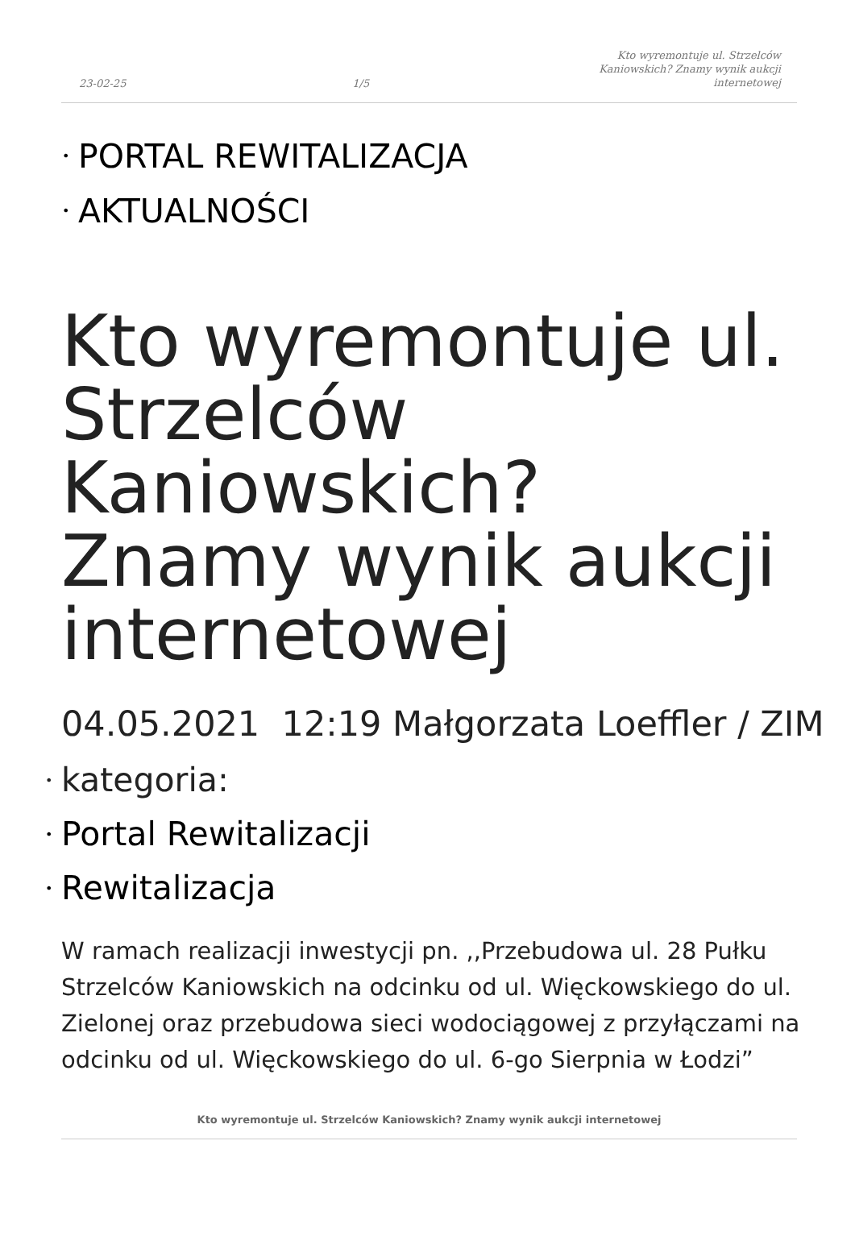23-02-25
1/5
Kto wyremontuje ul. Strzelców Kaniowskich? Znamy wynik aukcji internetowej
• PORTAL REWITALIZACJA
• AKTUALNOŚCI
Kto wyremontuje ul. Strzelców Kaniowskich? Znamy wynik aukcji internetowej
04.05.2021 12:19 Małgorzata Loeffler / ZIM
• kategoria:
• Portal Rewitalizacji
• Rewitalizacja
W ramach realizacji inwestycji pn. ,,Przebudowa ul. 28 Pułku Strzelców Kaniowskich na odcinku od ul. Więckowskiego do ul. Zielonej oraz przebudowa sieci wodociągowej z przyłączami na odcinku od ul. Więckowskiego do ul. 6-go Sierpnia w Łodzi”
Kto wyremontuje ul. Strzelców Kaniowskich? Znamy wynik aukcji internetowej